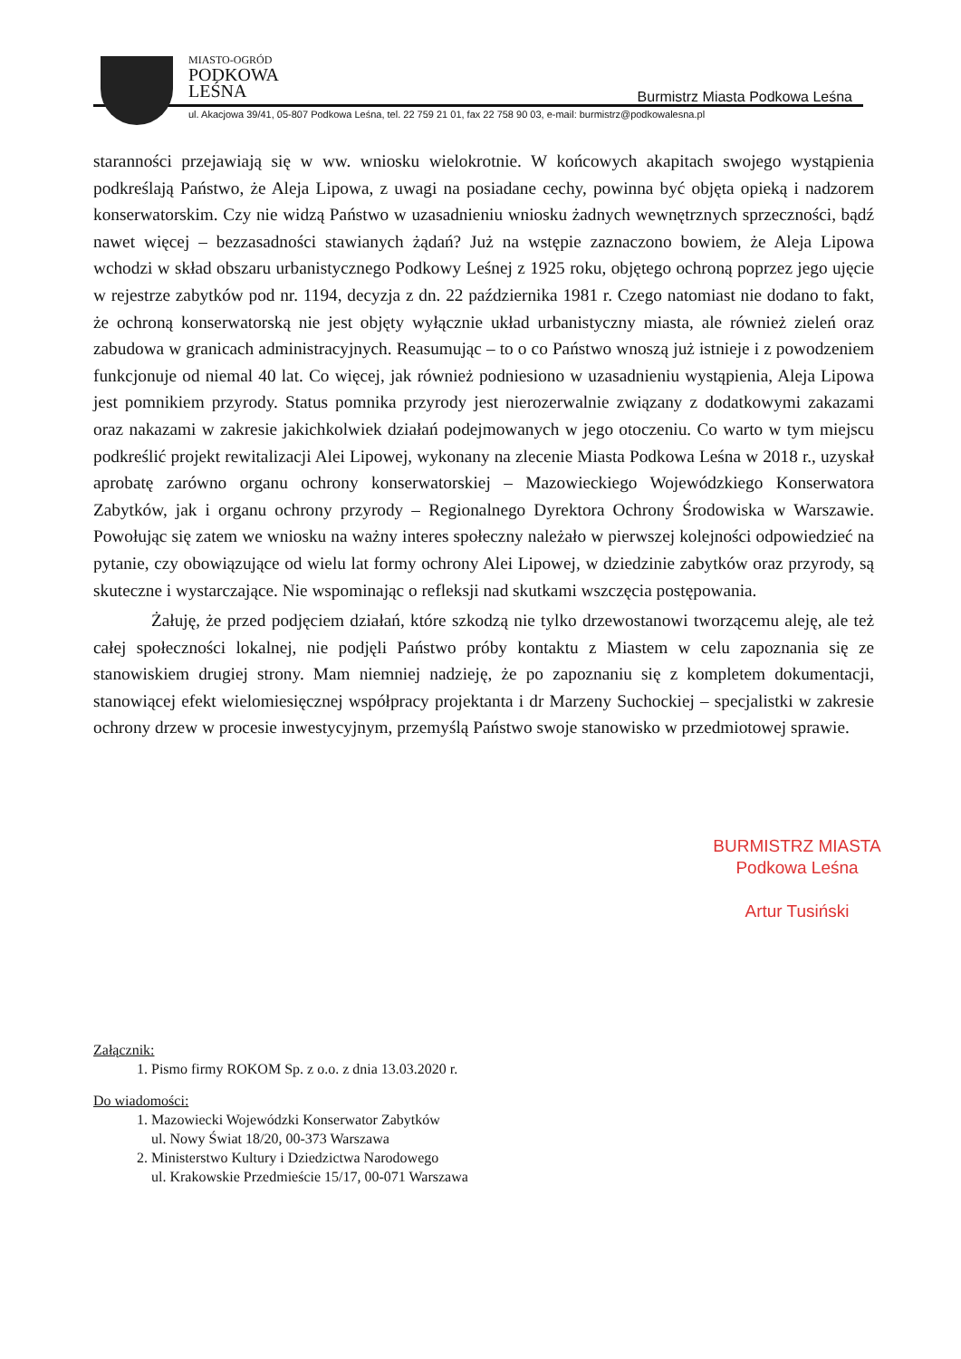MIASTO-OGRÓD
PODKOWA
LEŚNA
Burmistrz Miasta Podkowa Leśna
ul. Akacjowa 39/41, 05-807 Podkowa Leśna, tel. 22 759 21 01, fax 22 758 90 03, e-mail: burmistrz@podkowalesna.pl
staranności przejawiają się w ww. wniosku wielokrotnie. W końcowych akapitach swojego wystąpienia podkreślają Państwo, że Aleja Lipowa, z uwagi na posiadane cechy, powinna być objęta opieką i nadzorem konserwatorskim. Czy nie widzą Państwo w uzasadnieniu wniosku żadnych wewnętrznych sprzeczności, bądź nawet więcej – bezzasadności stawianych żądań? Już na wstępie zaznaczono bowiem, że Aleja Lipowa wchodzi w skład obszaru urbanistycznego Podkowy Leśnej z 1925 roku, objętego ochroną poprzez jego ujęcie w rejestrze zabytków pod nr. 1194, decyzja z dn. 22 października 1981 r. Czego natomiast nie dodano to fakt, że ochroną konserwatorską nie jest objęty wyłącznie układ urbanistyczny miasta, ale również zieleń oraz zabudowa w granicach administracyjnych. Reasumując – to o co Państwo wnoszą już istnieje i z powodzeniem funkcjonuje od niemal 40 lat. Co więcej, jak również podniesiono w uzasadnieniu wystąpienia, Aleja Lipowa jest pomnikiem przyrody. Status pomnika przyrody jest nierozerwalnie związany z dodatkowymi zakazami oraz nakazami w zakresie jakichkolwiek działań podejmowanych w jego otoczeniu. Co warto w tym miejscu podkreślić projekt rewitalizacji Alei Lipowej, wykonany na zlecenie Miasta Podkowa Leśna w 2018 r., uzyskał aprobatę zarówno organu ochrony konserwatorskiej – Mazowieckiego Wojewódzkiego Konserwatora Zabytków, jak i organu ochrony przyrody – Regionalnego Dyrektora Ochrony Środowiska w Warszawie. Powołując się zatem we wniosku na ważny interes społeczny należało w pierwszej kolejności odpowiedzieć na pytanie, czy obowiązujące od wielu lat formy ochrony Alei Lipowej, w dziedzinie zabytków oraz przyrody, są skuteczne i wystarczające. Nie wspominając o refleksji nad skutkami wszczęcia postępowania.
Żałuję, że przed podjęciem działań, które szkodzą nie tylko drzewostanowi tworzącemu aleję, ale też całej społeczności lokalnej, nie podjęli Państwo próby kontaktu z Miastem w celu zapoznania się ze stanowiskiem drugiej strony. Mam niemniej nadzieję, że po zapoznaniu się z kompletem dokumentacji, stanowiącej efekt wielomiesięcznej współpracy projektanta i dr Marzeny Suchockiej – specjalistki w zakresie ochrony drzew w procesie inwestycyjnym, przemyślą Państwo swoje stanowisko w przedmiotowej sprawie.
BURMISTRZ MIASTA
Podkowa Leśna
Artur Tusiński
Załącznik:
1. Pismo firmy ROKOM Sp. z o.o. z dnia 13.03.2020 r.
Do wiadomości:
1. Mazowiecki Wojewódzki Konserwator Zabytków
ul. Nowy Świat 18/20, 00-373 Warszawa
2. Ministerstwo Kultury i Dziedzictwa Narodowego
ul. Krakowskie Przedmieście 15/17, 00-071 Warszawa